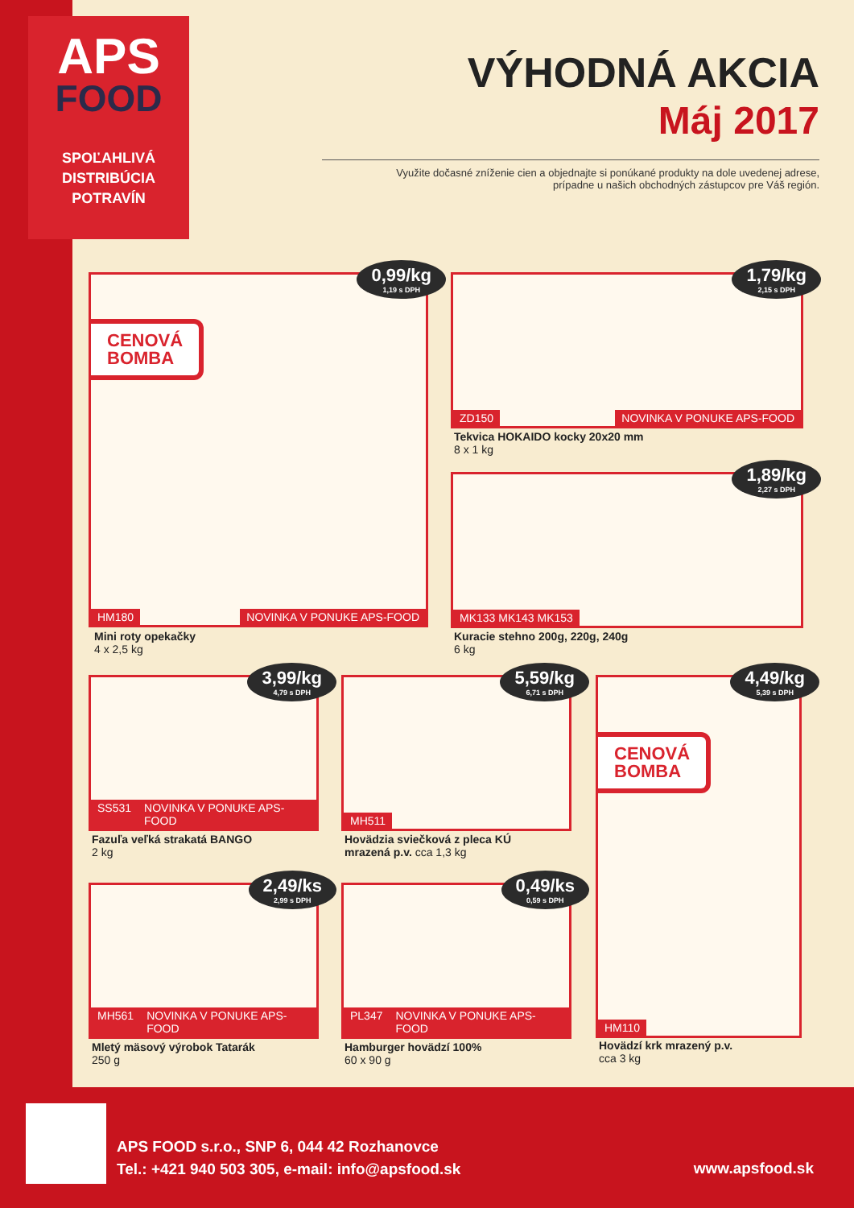APS
FOOD
SPOĽAHLIVÁ
DISTRIBÚCIA
POTRAVÍN
VÝHODNÁ AKCIA
Máj 2017
Využite dočasné zníženie cien a objednajte si ponúkané produkty na dole uvedenej adrese,
prípadne u našich obchodných zástupcov pre Váš región.
0,99/kg
1,19 s DPH
CENOVÁ
BOMBA
HM180 NOVINKA V PONUKE APS-FOOD
Mini roty opekačky
4 x 2,5 kg
1,79/kg
2,15 s DPH
ZD150 NOVINKA V PONUKE APS-FOOD
Tekvica HOKAIDO kocky 20x20 mm
8 x 1 kg
1,89/kg
2,27 s DPH
MK133 MK143 MK153
Kuracie stehno 200g, 220g, 240g
6 kg
3,99/kg
4,79 s DPH
SS531 NOVINKA V PONUKE APS-FOOD
Fazuľa veľká strakatá BANGO
2 kg
5,59/kg
6,71 s DPH
MH511
Hovädzia sviečková z pleca KÚ
mrazená p.v. cca 1,3 kg
4,49/kg
5,39 s DPH
CENOVÁ
BOMBA
HM110
Hovädzí krk mrazený p.v.
cca 3 kg
2,49/ks
2,99 s DPH
MH561 NOVINKA V PONUKE APS-FOOD
Mletý mäsový výrobok Tatarák
250 g
0,49/ks
0,59 s DPH
PL347 NOVINKA V PONUKE APS-FOOD
Hamburger hovädzí 100%
60 x 90 g
APS FOOD s.r.o., SNP 6, 044 42 Rozhanovce
Tel.: +421 940 503 305, e-mail: info@apsfood.sk
www.apsfood.sk